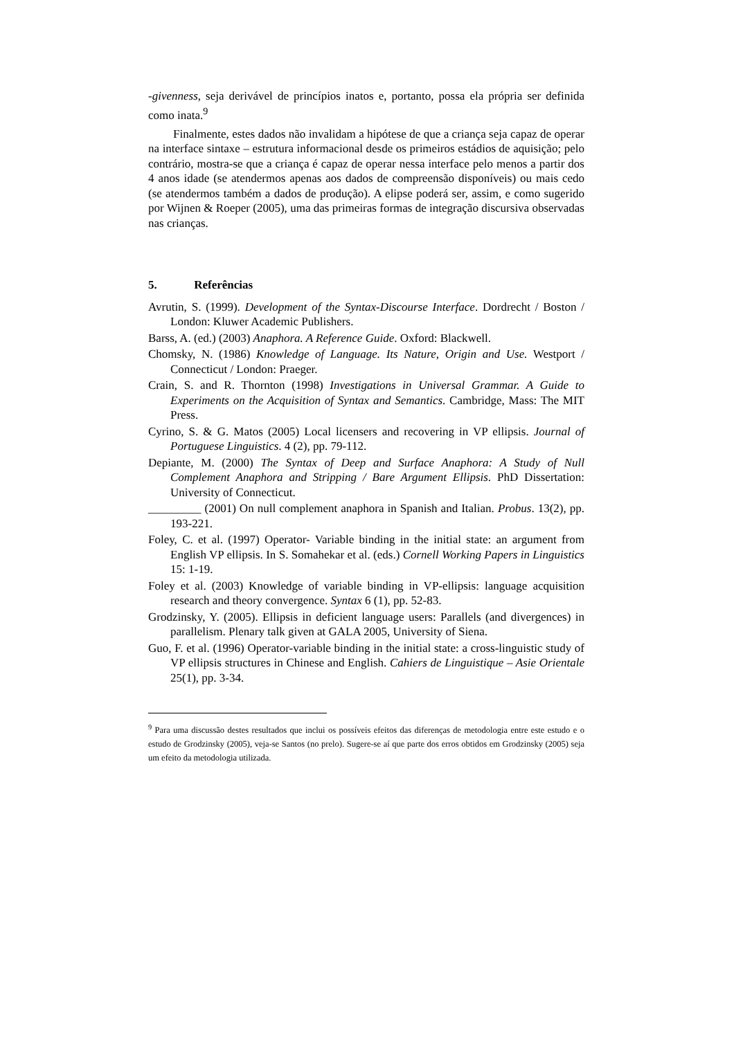-givenness, seja derivável de princípios inatos e, portanto, possa ela própria ser definida como inata.<sup>9</sup>
Finalmente, estes dados não invalidam a hipótese de que a criança seja capaz de operar na interface sintaxe – estrutura informacional desde os primeiros estádios de aquisição; pelo contrário, mostra-se que a criança é capaz de operar nessa interface pelo menos a partir dos 4 anos idade (se atendermos apenas aos dados de compreensão disponíveis) ou mais cedo (se atendermos também a dados de produção). A elipse poderá ser, assim, e como sugerido por Wijnen & Roeper (2005), uma das primeiras formas de integração discursiva observadas nas crianças.
5. Referências
Avrutin, S. (1999). Development of the Syntax-Discourse Interface. Dordrecht / Boston / London: Kluwer Academic Publishers.
Barss, A. (ed.) (2003) Anaphora. A Reference Guide. Oxford: Blackwell.
Chomsky, N. (1986) Knowledge of Language. Its Nature, Origin and Use. Westport / Connecticut / London: Praeger.
Crain, S. and R. Thornton (1998) Investigations in Universal Grammar. A Guide to Experiments on the Acquisition of Syntax and Semantics. Cambridge, Mass: The MIT Press.
Cyrino, S. & G. Matos (2005) Local licensers and recovering in VP ellipsis. Journal of Portuguese Linguistics. 4 (2), pp. 79-112.
Depiante, M. (2000) The Syntax of Deep and Surface Anaphora: A Study of Null Complement Anaphora and Stripping / Bare Argument Ellipsis. PhD Dissertation: University of Connecticut.
_________ (2001) On null complement anaphora in Spanish and Italian. Probus. 13(2), pp. 193-221.
Foley, C. et al. (1997) Operator- Variable binding in the initial state: an argument from English VP ellipsis. In S. Somahekar et al. (eds.) Cornell Working Papers in Linguistics 15: 1-19.
Foley et al. (2003) Knowledge of variable binding in VP-ellipsis: language acquisition research and theory convergence. Syntax 6 (1), pp. 52-83.
Grodzinsky, Y. (2005). Ellipsis in deficient language users: Parallels (and divergences) in parallelism. Plenary talk given at GALA 2005, University of Siena.
Guo, F. et al. (1996) Operator-variable binding in the initial state: a cross-linguistic study of VP ellipsis structures in Chinese and English. Cahiers de Linguistique – Asie Orientale 25(1), pp. 3-34.
<sup>9</sup> Para uma discussão destes resultados que inclui os possíveis efeitos das diferenças de metodologia entre este estudo e o estudo de Grodzinsky (2005), veja-se Santos (no prelo). Sugere-se aí que parte dos erros obtidos em Grodzinsky (2005) seja um efeito da metodologia utilizada.